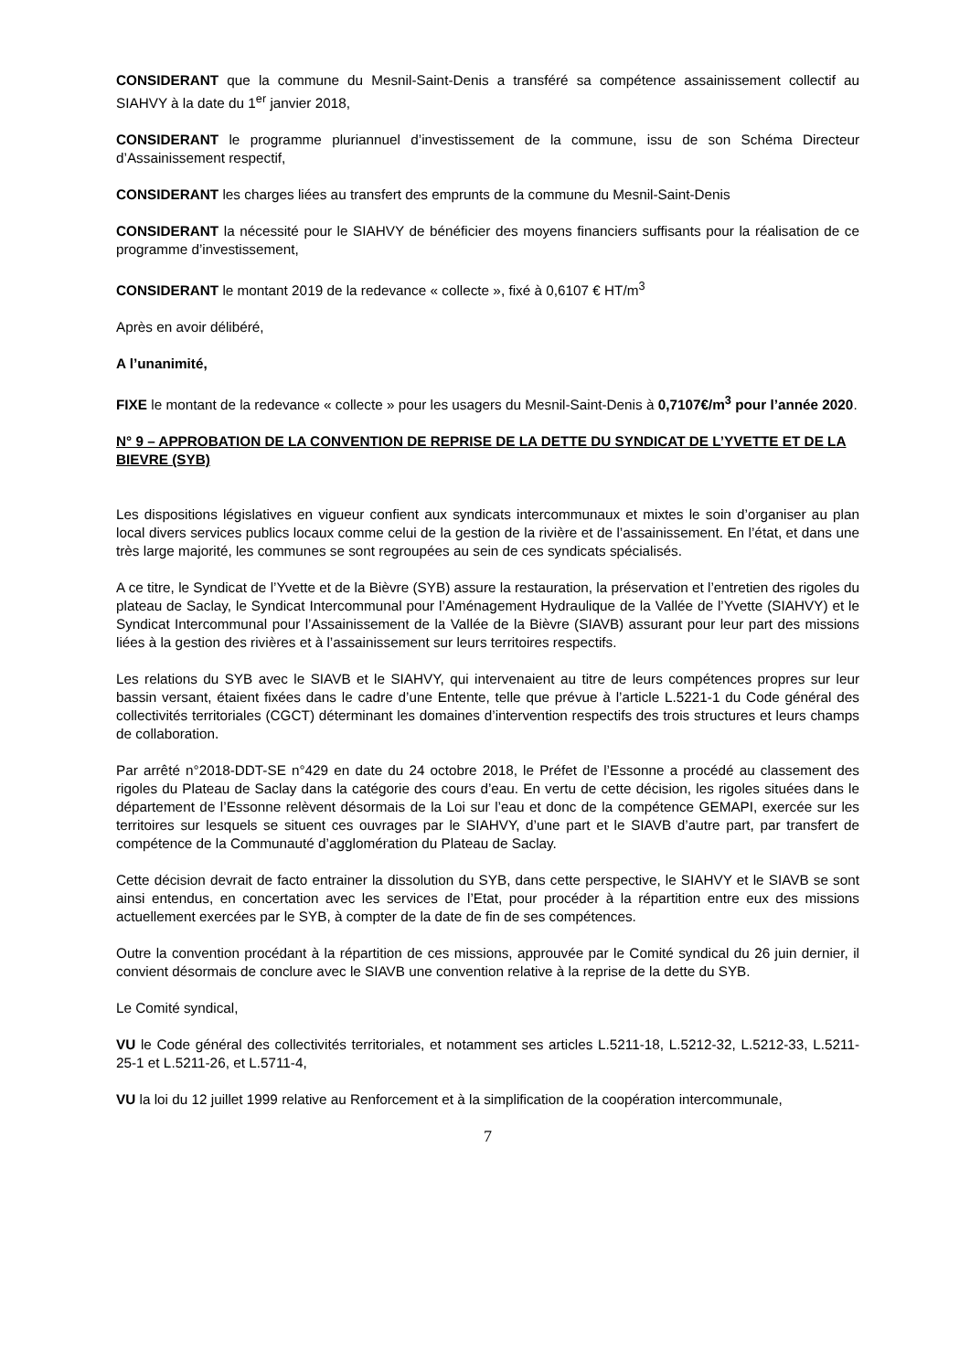CONSIDERANT que la commune du Mesnil-Saint-Denis a transféré sa compétence assainissement collectif au SIAHVY à la date du 1<sup>er</sup> janvier 2018,
CONSIDERANT le programme pluriannuel d’investissement de la commune, issu de son Schéma Directeur d’Assainissement respectif,
CONSIDERANT les charges liées au transfert des emprunts de la commune du Mesnil-Saint-Denis
CONSIDERANT la nécessité pour le SIAHVY de bénéficier des moyens financiers suffisants pour la réalisation de ce programme d’investissement,
CONSIDERANT le montant 2019 de la redevance « collecte », fixé à 0,6107 € HT/m<sup>3</sup>
Après en avoir délibéré,
A l’unanimité,
FIXE le montant de la redevance « collecte » pour les usagers du Mesnil-Saint-Denis à 0,7107€/m<sup>3</sup> pour l’année 2020.
N° 9 – APPROBATION DE LA CONVENTION DE REPRISE DE LA DETTE DU SYNDICAT DE L’YVETTE ET DE LA BIEVRE (SYB)
Les dispositions législatives en vigueur confient aux syndicats intercommunaux et mixtes le soin d’organiser au plan local divers services publics locaux comme celui de la gestion de la rivière et de l’assainissement. En l’état, et dans une très large majorité, les communes se sont regroupées au sein de ces syndicats spécialisés.
A ce titre, le Syndicat de l’Yvette et de la Bièvre (SYB) assure la restauration, la préservation et l’entretien des rigoles du plateau de Saclay, le Syndicat Intercommunal pour l’Aménagement Hydraulique de la Vallée de l’Yvette (SIAHVY) et le Syndicat Intercommunal pour l’Assainissement de la Vallée de la Bièvre (SIAVB) assurant pour leur part des missions liées à la gestion des rivières et à l’assainissement sur leurs territoires respectifs.
Les relations du SYB avec le SIAVB et le SIAHVY, qui intervenaient au titre de leurs compétences propres sur leur bassin versant, étaient fixées dans le cadre d’une Entente, telle que prévue à l’article L.5221-1 du Code général des collectivités territoriales (CGCT) déterminant les domaines d’intervention respectifs des trois structures et leurs champs de collaboration.
Par arrêté n°2018-DDT-SE n°429 en date du 24 octobre 2018, le Préfet de l’Essonne a procédé au classement des rigoles du Plateau de Saclay dans la catégorie des cours d’eau. En vertu de cette décision, les rigoles situées dans le département de l’Essonne relèvent désormais de la Loi sur l’eau et donc de la compétence GEMAPI, exercée sur les territoires sur lesquels se situent ces ouvrages par le SIAHVY, d’une part et le SIAVB d’autre part, par transfert de compétence de la Communauté d’agglomération du Plateau de Saclay.
Cette décision devrait de facto entrainer la dissolution du SYB, dans cette perspective, le SIAHVY et le SIAVB se sont ainsi entendus, en concertation avec les services de l’Etat, pour procéder à la répartition entre eux des missions actuellement exercées par le SYB, à compter de la date de fin de ses compétences.
Outre la convention procédant à la répartition de ces missions, approuvée par le Comité syndical du 26 juin dernier, il convient désormais de conclure avec le SIAVB une convention relative à la reprise de la dette du SYB.
Le Comité syndical,
VU le Code général des collectivités territoriales, et notamment ses articles L.5211-18, L.5212-32, L.5212-33, L.5211-25-1 et L.5211-26, et L.5711-4,
VU la loi du 12 juillet 1999 relative au Renforcement et à la simplification de la coopération intercommunale,
7